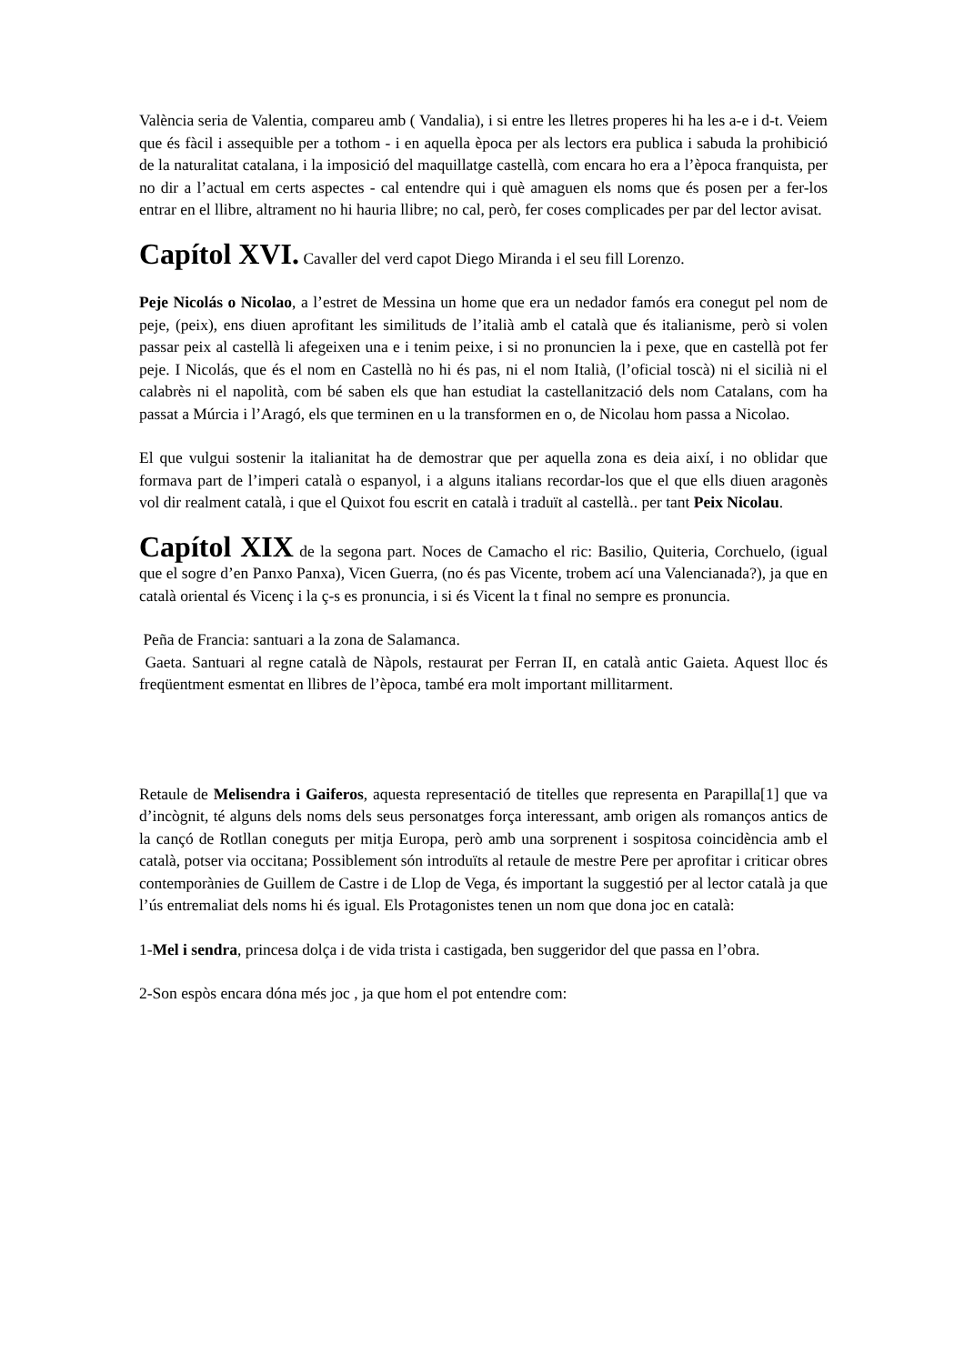València seria de Valentia, compareu amb ( Vandalia), i si entre les lletres properes hi ha les a-e i d-t. Veiem que és fàcil i assequible per a tothom - i en aquella època per als lectors era publica i sabuda la prohibició de la naturalitat catalana, i la imposició del maquillatge castellà, com encara ho era a l’època franquista, per no dir a l’actual em certs aspectes - cal entendre qui i què amaguen els noms que és posen per a fer-los entrar en el llibre, altrament no hi hauria llibre; no cal, però, fer coses complicades per par del lector avisat.
Capítol XVI. Cavaller del verd capot Diego Miranda i el seu fill Lorenzo.
Peje Nicolás o Nicolao, a l’estret de Messina un home que era un nedador famós era conegut pel nom de peje, (peix), ens diuen aprofitant les similituds de l’italià amb el català que és italianisme, però si volen passar peix al castellà li afegeixen una e i tenim peixe, i si no pronuncien la i pexe, que en castellà pot fer peje. I Nicolás, que és el nom en Castellà no hi és pas, ni el nom Italià, (l’oficial toscà) ni el sicilià ni el calabrès ni el napolità, com bé saben els que han estudiat la castellanització dels nom Catalans, com ha passat a Múrcia i l’Aragó, els que terminen en u la transformen en o, de Nicolau hom passa a Nicolao.
El que vulgui sostenir la italianitat ha de demostrar que per aquella zona es deia així, i no oblidar que formava part de l’imperi català o espanyol, i a alguns italians recordar-los que el que ells diuen aragonès vol dir realment català, i que el Quixot fou escrit en català i traduït al castellà.. per tant Peix Nicolau.
Capítol XIX de la segona part. Noces de Camacho el ric: Basilio, Quiteria, Corchuelo, (igual que el sogre d’en Panxo Panxa), Vicen Guerra, (no és pas Vicente, trobem ací una Valencianada?), ja que en català oriental és Vicenç i la ç-s es pronuncia, i si és Vicent la t final no sempre es pronuncia.
Peña de Francia: santuari a la zona de Salamanca.
Gaeta. Santuari al regne català de Nàpols, restaurat per Ferran II, en català antic Gaieta. Aquest lloc és freqüentment esmentat en llibres de l’època, també era molt important millitarment.
Retaule de Melisendra i Gaiferos, aquesta representació de titelles que representa en Parapilla[1] que va d’incògnit, té alguns dels noms dels seus personatges força interessant, amb origen als romanços antics de la cançó de Rotllan coneguts per mitja Europa, però amb una sorprenent i sospitosa coincidència amb el català, potser via occitana; Possiblement són introduïts al retaule de mestre Pere per aprofitar i criticar obres contemporànies de Guillem de Castre i de Llop de Vega, és important la suggestió per al lector català ja que l’ús entremaliat dels noms hi és igual. Els Protagonistes tenen un nom que dona joc en català:
1-Mel i sendra, princesa dolça i de vida trista i castigada, ben suggeridor del que passa en l’obra.
2-Son espòs encara dóna més joc , ja que hom el pot entendre com: